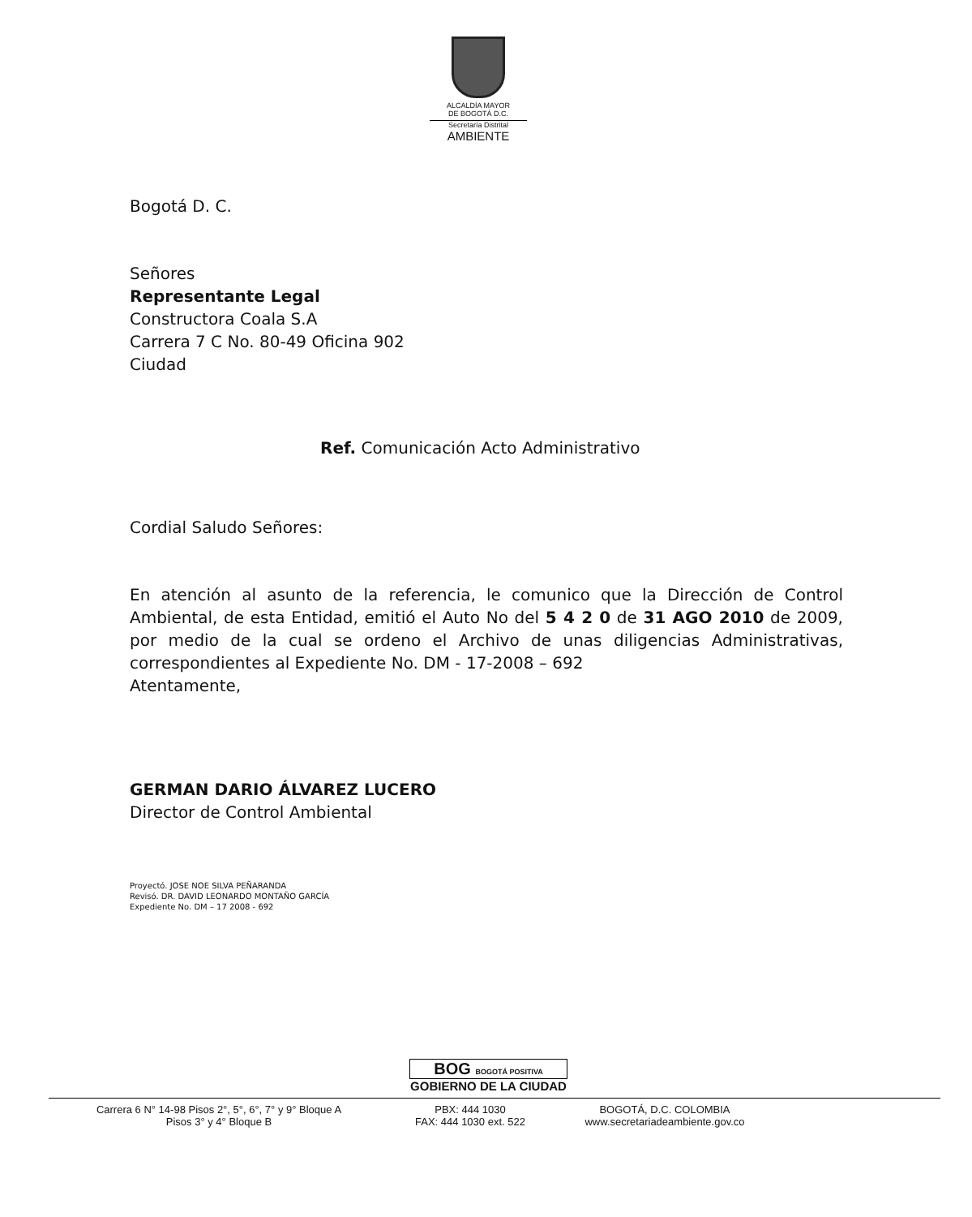ALCALDÍA MAYOR
DE BOGOTÁ D.C.
Secretaría Distrital
AMBIENTE
Bogotá D. C.
Señores
Representante Legal
Constructora Coala S.A
Carrera 7 C No. 80-49 Oficina 902
Ciudad
Ref. Comunicación Acto Administrativo
Cordial Saludo Señores:
En atención al asunto de la referencia, le comunico que la Dirección de Control Ambiental, de esta Entidad, emitió el Auto No del 5 4 2 0 de 31 AGO 2010 de 2009, por medio de la cual se ordeno el Archivo de unas diligencias Administrativas, correspondientes al Expediente No. DM - 17-2008 – 692
Atentamente,
GERMAN DARIO ÁLVAREZ LUCERO
Director de Control Ambiental
Proyectó. JOSE NOE SILVA PEÑARANDA
Revisó. DR. DAVID LEONARDO MONTAÑO GARCÍA
Expediente No. DM – 17 2008 - 692
BOG BOGOTÁ POSITIVA
GOBIERNO DE LA CIUDAD
Carrera 6 N° 14-98 Pisos 2°, 5°, 6°, 7° y 9° Bloque A
Pisos 3° y 4° Bloque B
PBX: 444 1030
FAX: 444 1030 ext. 522
BOGOTÁ, D.C. COLOMBIA
www.secretariadeambiente.gov.co